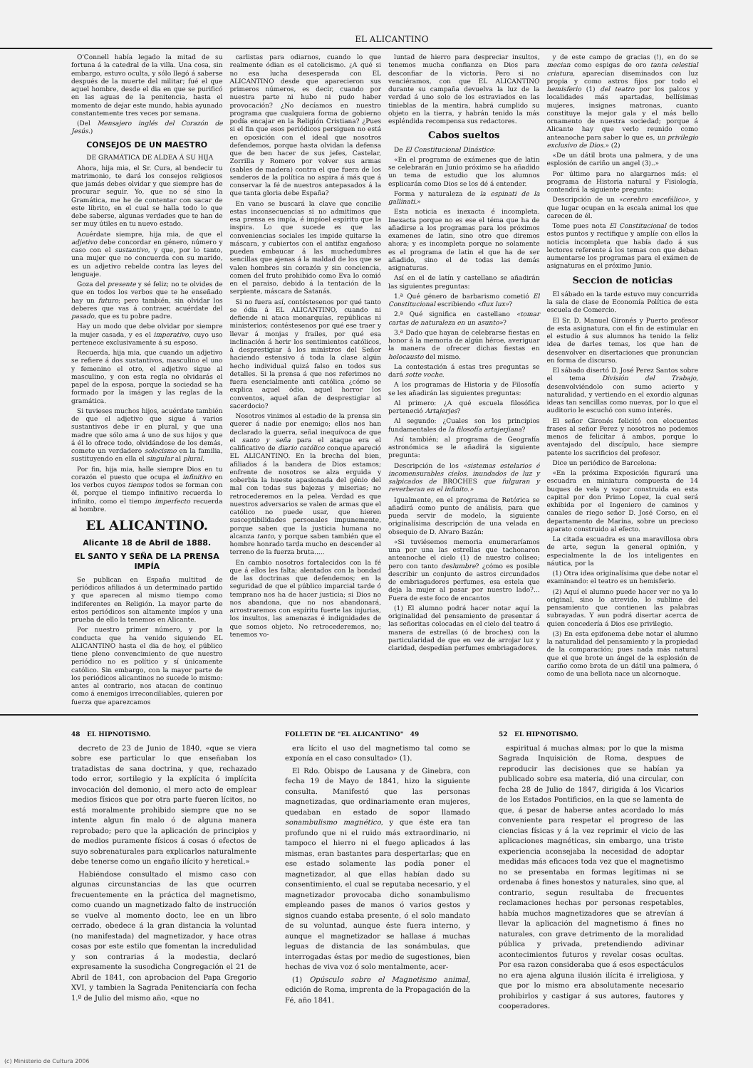EL ALICANTINO
O'Connell había legado la mitad de su fortuna á la catedral de la villa. Una cosa, sin embargo, estuvo oculta, y sólo llegó á saberse después de la muerte del militar; fué el que aquel hombre, desde el dia en que se purificó en las aguas de la penitencia, hasta el momento de dejar este mundo, habia ayunado constantemente tres veces por semana.
(Del Mensajero inglés del Corazón de Jesús.)
CONSEJOS DE UN MAESTRO
DE GRAMÁTICA DE ALDEA Á SU HIJA
Ahora, hija mia, el Sr. Cura, al bendecir tu matrimonio, te dará los consejos religiosos que jamás debes olvidar y que siempre has de procurar seguir. Yo, que no sé sino la Gramática, me he de contentar con sacar de este librito, en el cual se halla todo lo que debe saberse, algunas verdades que te han de ser muy útiles en tu nuevo estado.
Acuérdate siempre, hija mia, de que el adjetivo debe concordar en género, número y caso con el sustantivo, y que, por lo tanto, una mujer que no concuerda con su marido, es un adjetivo rebelde contra las leyes del lenguaje.
Goza del presente y sé feliz; no te olvides de que en todos los verbos que te he enseñado hay un futuro; pero también, sin olvidar los deberes que vas á contraer, acuérdate del pasado, que es tu pobre padre.
Hay un modo que debe olvidar por siempre la mujer casada, y es el imperativo, cuyo uso pertenece exclusivamente á su esposo.
Recuerda, hija mia, que cuando un adjetivo se refiere á dos sustantivos, masculino el uno y femenino el otro, el adjetivo sigue al masculino, y con esta regla no olvidarás el papel de la esposa, porque la sociedad se ha formado por la imágen y las reglas de la gramática.
Si tuvieses muchos hijos, acuérdate también de que el adjetivo que sigue á varios sustantivos debe ir en plural, y que una madre que sólo ama á uno de sus hijos y que á él lo ofrece todo, olvidándose de los demás, comete un verdadero solecismo en la familia, sustituyendo en ella el singular al plural.
Por fin, hija mia, halle siempre Dios en tu corazón el puesto que ocupa el infinitivo en los verbos cuyos tiempos todos se forman con él, porque el tiempo infinitivo recuerda lo infinito, como el tiempo imperfecto recuerda al hombre.
EL ALICANTINO.
Alicante 18 de Abril de 1888.
EL SANTO Y SEÑA DE LA PRENSA IMPÍA
Se publican en España multitud de periódicos afiliados á un determinado partido y que aparecen al mismo tiempo como indiferentes en Religión. La mayor parte de estos periódicos son altamente impíos y una prueba de ello la tenemos en Alicante.
Por nuestro primer número, y por la conducta que ha venido siguiendo EL ALICANTINO hasta el dia de hoy, el público tiene pleno convencimiento de que nuestro periódico no es político y sí únicamente católico. Sin embargo, con la mayor parte de los periódicos alicantinos no sucede lo mismo: antes al contrario, nos atacan de continuo como á enemigos irreconciliables, quieren por fuerza que aparezcamos
carlistas para odiarnos, cuando lo que realmente ódian es el catolicismo. ¿A qué si no esa lucha desesperada con EL ALICANTINO desde que aparecieron sus primeros números, es decir, cuando por nuestra parte ni hubo ni pudo haber provocación? ¿No decíamos en nuestro programa que cualquiera forma de gobierno podía encajar en la Religión Cristiana? ¿Pues si el fin que esos periódicos persiguen no está en oposición con el ideal que nosotros defendemos, porque hasta olvidan la defensa que de ben hacer de sus jefes, Castelar, Zorrilla y Romero por volver sus armas (sables de madera) contra el que fuera de los senderos de la política no aspira á más que á conservar la fé de nuestros antepasados á la que tanta gloria debe España?
En vano se buscará la clave que concilie estas inconsecuencias si no admitimos que esa prensa es impía, é impíoel espíritu que la inspira. Lo que sucede es que las conveniencias sociales les impide quitarse la máscara, y cubiertos con el antifaz engañoso pueden embaucar á las muchedumbres sencillas que ajenas á la maldad de los que se valen hombres sin corazón y sin conciencia, comen del fruto prohibido como Eva lo comió en el paraiso, debido á la tentación de la serpiente, máscara de Satanás.
Si no fuera así, contéstesenos por qué tanto se ódia á EL ALICANTINO, cuando ni defiende ni ataca monarquías, repúblicas ni ministerios; contéstesenos por qué ese traer y llevar á monjas y frailes, por qué esa inclinación á herir los sentimientos católicos, á desprestigiar á los ministros del Señor haciendo estensivo á toda la clase algún hecho individual quizá falso en todos sus detalles. Si la prensa á que nos referimos no fuera esencialmente anti católica ¿cómo se explica aquel ódio, aquel horror los conventos, aquel afan de desprestigiar al sacerdocio?
Nosotros vinimos al estadio de la prensa sin querer á nadie por enemigo; ellos nos han declarado la guerra, señal inequívoca de que el santo y seña para el ataque era el calificativo de diario católico conque apareció EL ALICANTINO. En la brecha del bien, afiliados á la bandera de Dios estamos; enfrente de nosotros se alza erguida y soberbia la hueste apasionada del génio del mal con todas sus bajezas y miserias; no retrocederemos en la pelea. Verdad es que nuestros adversarios se valen de armas que el católico no puede usar, que hieren susceptibilidades personales impunemente, porque saben que la justicia humana no alcanza tanto, y porque saben también que el hombre honrado tarda mucho en descender al terreno de la fuerza bruta.....
En cambio nosotros fortalecidos con la fé que á ellos les falta; alentados con la bondad de las doctrinas que defendemos; en la seguridad de que el público imparcial tarde ó temprano nos ha de hacer justicia; si Dios no nos abandona, que no nos abandonará, arrostraremos con espíritu fuerte las injurias, los insultos, las amenazas é indignidades de que somos objeto. No retrocederemos, no; tenemos vo-
luntad de hierro para despreciar insultos, tenemos mucha confianza en Dios para desconfiar de la victoria. Pero si no venciéramos, con que EL ALICANTINO durante su campaña devuelva la luz de la verdad á uno solo de los estraviados en las tinieblas de la mentira, habrá cumplido su objeto en la tierra, y habrán tenido la más espléndida recompensa sus redactores.
Cabos sueltos
De El Constitucional Dinástico:
«En el programa de exámenes que de latin se celebrarán en Junio próximo se ha añadido un tema de estudio que los alumnos esplicarán como Dios se los dé á entender.
Forma y naturaleza de la espinati de la gallinati.»
Esta noticia es inexacta é incompleta. Inexacta porque no es ese el téma que ha de añadirse a los programas para los próximos examenes de latin, sino otro que diremos ahora; y es incompleta porque no solamente es el programa de latin el que ha de ser añadido, sino el de todas las demás asignaturas.
Así en el de latín y castellano se añadirán las siguientes preguntas:
1.ª Qué género de barbarismo cometió El Constitucional escribiendo «flux lux»?
2.ª Qué significa en castellano «tomar cartas de naturaleza en un asunto»?
3.ª Dado que hayan de celebrarse fiestas en honor á la memoria de algún héroe, averiguar la manera de ofrecer dichas fiestas en holocausto del mismo.
La contestación á estas tres preguntas se dará sotte voche.
A los programas de Historia y de Filosofía se les añadirán las siguientes preguntas:
Al primero: ¿A qué escuela filosófica perteneció Artajerjes?
Al segundo: ¿Cuales son los principios fundamentales de la filosofía artajerjiana?
Así también; al programa de Geografía astronómica se le añadirá la siguiente pregunta:
Descripción de los «sistemas estelarios é incomensurables cielos, inundados de luz y salpicados de BROCHES que fulguran y reverberan en el infinito.»
Igualmente, en el programa de Retórica se añadirá como punto de análisis, para que pueda servir de modelo, la siguiente originalísima descripción de una velada en obsequio de D. Alvaro Bazán:
«Si tuviésemos memoria enumeraríamos una por una las estrellas que tachonaron anteanoche el cielo (1) de nuestro coliseo; pero con tanto deslumbre? ¿cómo es posible describir un conjunto de astros circundados de embriagadores perfumes, esa estela que deja la mujer al pasar por nuestro lado?... Fuera de este foco de encantos
(1) El alumno podrá hacer notar aquí la originalidad del pensamiento de presentar á las señoritas colocadas en el cielo del teatro á manera de estrellas (ó de broches) con la particularidad de que en vez de arrojar luz y claridad, despedían perfumes embriagadores.
y de este campo de gracias (!), en do se mecian como espigas de oro tanta celestial criatura, aparecían diseminados con luz propia y como astros fijos por todo el hemisferio (1) del teatro por los palcos y localidades más apartadas, bellísimas mujeres, insignes matronas, cuanto constituye la mejor gala y el más bello ornamento de nuestra sociedad; porque á Alicante hay que verlo reunido como anteanoche para saber lo que es, un privilegio exclusivo de Dios.» (2)
«De un dátil brota una palmera, y de una esplosión de cariño un angel (3)..»
Por último para no alargarnos más: el programa de Historia natural y Fisiología, contendrá la siguiente pregunta:
Descripción de un «cerebro encefálico», y que lugar ocupan en la escala animal los que carecen de él.
Tome pues nota El Constitucional de todos estos puntos y rectifique y amplíe con ellos la noticia incompleta que había dado á sus lectores referente á los temas con que deban aumentarse los programas para el exámen de asignaturas en el próximo Junio.
Seccion de noticias
El sábado en la tarde estuvo muy concurrida la sala de clase de Economía Política de esta escuela de Comercio.
El Sr. D. Manuel Gironés y Puerto profesor de esta asignatura, con el fin de estimular en el estudio á sus alumnos ha tenido la feliz idea de darles temas, los que han de desenvolver en disertaciones que pronuncian en forma de discurso.
El sábado disertó D. José Perez Santos sobre el tema División del Trabajo, desenvolviéndolo con sumo acierto y naturalidad, y vertiendo en el exordio algunas ideas tan sencillas como nuevas, por lo que el auditorio le escuchó con sumo interés.
El señor Gironés felicitó con elocuentes frases al señor Perez y nosotros no podemos menos de felicitar á ambos, porque lo aventajado del discípulo, hace siempre patente los sacrificios del profesor.
Dice un periódico de Barcelona:
«En la próxima Exposición figurará una escuadra en miniatura compuesta de 14 buques de vela y vapor construida en esta capital por don Primo Lopez, la cual será exhibida por el Ingeniero de caminos y canales de riego señor D. José Corso, en el departamento de Marina, sobre un precioso aparato construido al efecto.
La citada escuadra es una maravillosa obra de arte, segun la general opinión, y especialmente la de los inteligentes en náutica, por la
(1) Otra idea originalísima que debe notar el examinando: el teatro es un hemisferio.
(2) Aquí el alumno puede hacer ver no ya lo original, sino lo atrevido, lo sublime del pensamiento que contienen las palabras subrayadas. Y aun podrá disertar acerca de quien concedería á Dios ese privilegio.
(3) En esta epifonema debe notar el alumno la naturalidad del pensamiento y la propiedad de la comparación; pues nada más natural que el que brote un ángel de la esplosión de cariño como brota de un dátil una palmera, ó como de una bellota nace un alcornoque.
48 EL HIPNOTISMO.
decreto de 23 de Junio de 1840, «que se viera sobre ese particular lo que enseñaban los tratadistas de sana doctrina, y que, rechazado todo error, sortilegio y la explícita ó implícita invocación del demonio, el mero acto de emplear medios físicos que por otra parte fueren lícitos, no está moralmente prohibido siempre que no se intente algun fin malo ó de alguna manera reprobado; pero que la aplicación de principios y de medios puramente físicos á cosas ó efectos de suyo sobrenaturales para explicarlos naturalmente debe tenerse como un engaño ilícito y heretical.»
Habiéndose consultado el mismo caso con algunas circunstancias de las que ocurren frecuentemente en la práctica del magnetismo, como cuando un magnetizado falto de instrucción se vuelve al momento docto, lee en un libro cerrado, obedece á la gran distancia la voluntad (no manifestada) del magnetizador, y hace otras cosas por este estilo que fomentan la incredulidad y son contrarias á la modestia, declaró expresamente la susodicha Congregación el 21 de Abril de 1841, con aprobacion del Papa Gregorio XVI, y tambien la Sagrada Penitenciaría con fecha 1.º de Julio del mismo año, «que no
FOLLETIN DE "EL ALICANTINO" 49
era lícito el uso del magnetismo tal como se exponía en el caso consultado» (1).
El Rdo. Obispo de Lausana y de Ginebra, con fecha 19 de Mayo de 1841, hizo la siguiente consulta. Manifestó que las personas magnetizadas, que ordinariamente eran mujeres, quedaban en estado de sopor llamado sonambulismo magnético, y que éste era tan profundo que ni el ruido más extraordinario, ni tampoco el hierro ni el fuego aplicados á las mismas, eran bastantes para despertarlas; que en ese estado solamente las podía poner el magnetizador, al que ellas habían dado su consentimiento, el cual se reputaba necesario, y el magnetizador provocaba dicho sonambulismo empleando pases de manos ó varios gestos y signos cuando estaba presente, ó el solo mandato de su voluntad, aunque éste fuera interno, y aunque el magnetizador se hallase á muchas leguas de distancia de las sonámbulas, que interrogadas éstas por medio de sugestiones, bien hechas de viva voz ó solo mentalmente, acer-
(1) Opúsculo sobre el Magnetismo animal, edición de Roma, imprenta de la Propagación de la Fé, año 1841.
52 EL HIPNOTISMO.
espiritual á muchas almas; por lo que la misma Sagrada Inquisición de Roma, despues de reproducir las decisiones que se habían ya publicado sobre esa materia, dió una circular, con fecha 28 de Julio de 1847, dirigida á los Vicarios de los Estados Pontificios, en la que se lamenta de que, á pesar de haberse antes acordado lo más conveniente para respetar el progreso de las ciencias físicas y á la vez reprimir el vicio de las aplicaciones magnéticas, sin embargo, una triste experiencia aconsejaba la necesidad de adoptar medidas más eficaces toda vez que el magnetismo no se presentaba en formas legítimas ni se ordenaba á fines honestos y naturales, sino que, al contrario, segun resultaba de frecuentes reclamaciones hechas por personas respetables, había muchos magnetizadores que se atrevían á llevar la aplicación del magnetismo á fines no naturales, con grave detrimento de la moralidad pública y privada, pretendiendo adivinar acontecimientos futuros y revelar cosas ocultas. Por esa razon consideraba que á esos espectáculos no era ajena alguna ilusión ilícita é irreligiosa, y que por lo mismo era absolutamente necesario prohibirlos y castigar á sus autores, fautores y cooperadores.
(c) Ministerio de Cultura 2006